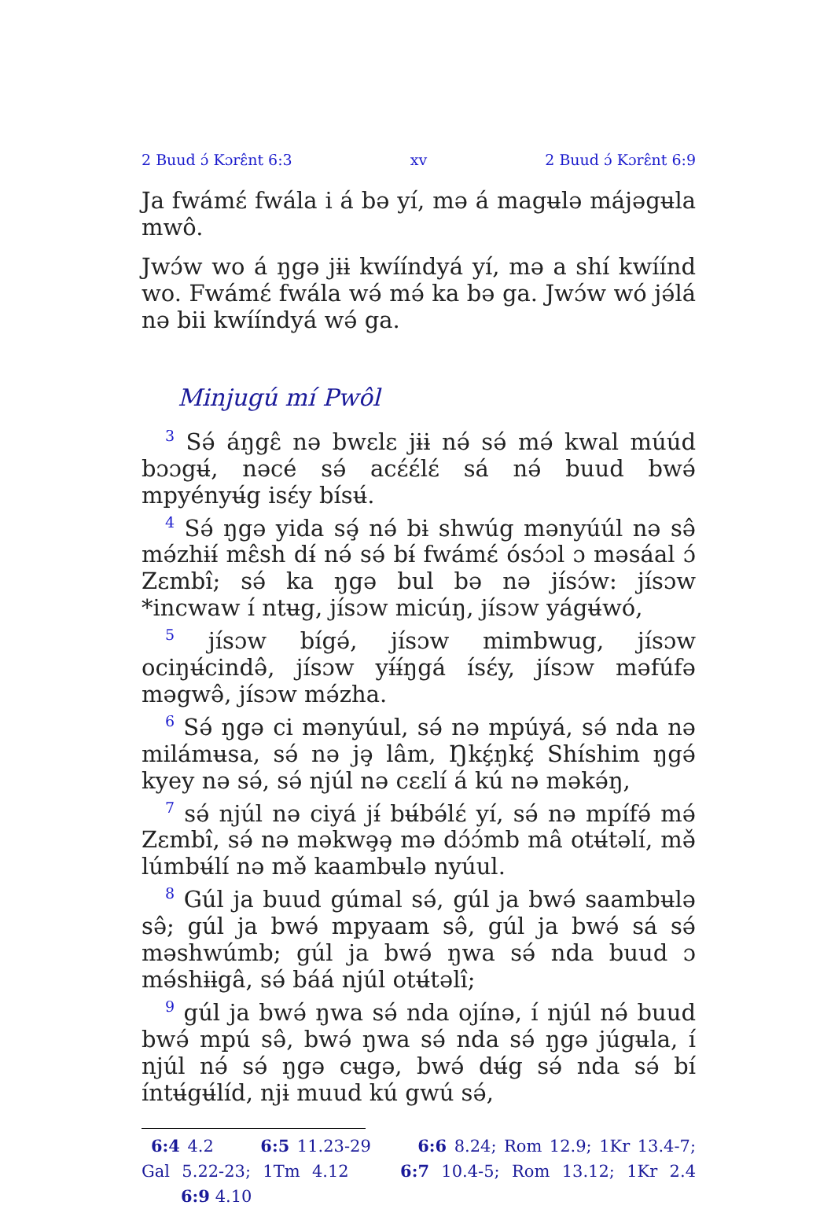2 Buud ɔ́ Kɔrɛ̂nt 6:3 xv 2 Buud ɔ́ Kɔrɛ̂nt 6:9
Ja fwámɛ́ fwála i á bə yí, mə á magʉlə májəgʉla mwô.
Jwɔ́w wo á ŋgə jɨɨ kwííndyá yí, mə a shí kwíínd wo. Fwámɛ́ fwála wə́ mə́ ka bə ga. Jwɔ́w wó jə́lá nə bii kwííndyá wə́ ga.
Minjugú mí Pwôl
<sup>3</sup> Sə́ áŋgɛ̂ nə bwɛlɛ jɨɨ nə́ sə́ mə́ kwal múúd bɔɔgʉ́, nəcé sə́ acɛ́ɛ́lɛ́ sá nə́ buud bwə́ mpyényʉ́g isɛ́y bísʉ́.
<sup>4</sup> Sə́ ŋgə yida sə̧́ nə́ bɨ shwúg mənyúúl nə sə̂ mə́zhɨɨ́ mɛ̂sh dɨ́ nə́ sə́ bɨ́ fwámɛ́ ósɔ́ɔl ɔ məsáal ɔ́ Zɛmbî; sə́ ka ŋgə bul bə nə jísɔ́w: jísɔw *incwaw í ntʉg, jísɔw micúŋ, jísɔw yágʉ́wó,
<sup>5</sup> jísɔw bígə́, jísɔw mimbwug, jísɔw ociŋʉ́cində̂, jísɔw yɨ́ɨ́ŋgá ísɛ́y, jísɔw məfúfə məgwə̂, jísɔw mə́zha.
<sup>6</sup> Sə́ ŋgə ci mənyúul, sə́ nə mpúyá, sə́ nda nə milámʉsa, sə́ nə jə̧ lâm, Ŋkɛ̧́ŋkɛ̧́ Shíshim ŋgə́ kyey nə sə́, sə́ njúl nə cɛɛlí á kú nə məkə́ŋ,
<sup>7</sup> sə́ njúl nə ciyá jɨ́ bʉ́bə́lɛ́ yí, sə́ nə mpífə́ mə́ Zɛmbî, sə́ nə məkwə̧ə̧ mə dɔ́ɔ́mb mâ otʉ́təlí, mə̌ lúmbʉ́lí nə mə̌ kaambʉlə nyúul.
<sup>8</sup> Gúl ja buud gúmal sə́, gúl ja bwə́ saambʉlə sə̂; gúl ja bwə́ mpyaam sə̂, gúl ja bwə́ sá sə́ məshwúmb; gúl ja bwə́ ŋwa sə́ nda buud ɔ mə́shɨɨgâ, sə́ báá njúl otʉ́təlî;
<sup>9</sup> gúl ja bwə́ ŋwa sə́ nda ojínə, í njúl nə́ buud bwə́ mpú sə̂, bwə́ ŋwa sə́ nda sə́ ŋgə júgʉla, í njúl nə́ sə́ ŋgə cʉgə, bwə́ dʉ́g sə́ nda sə́ bí íntʉ́gʉ́líd, njɨ muud kú gwú sə́,
6:4 4.2 6:5 11.23-29 6:6 8.24; Rom 12.9; 1Kr 13.4-7; Gal 5.22-23; 1Tm 4.12 6:7 10.4-5; Rom 13.12; 1Kr 2.4 6:9 4.10